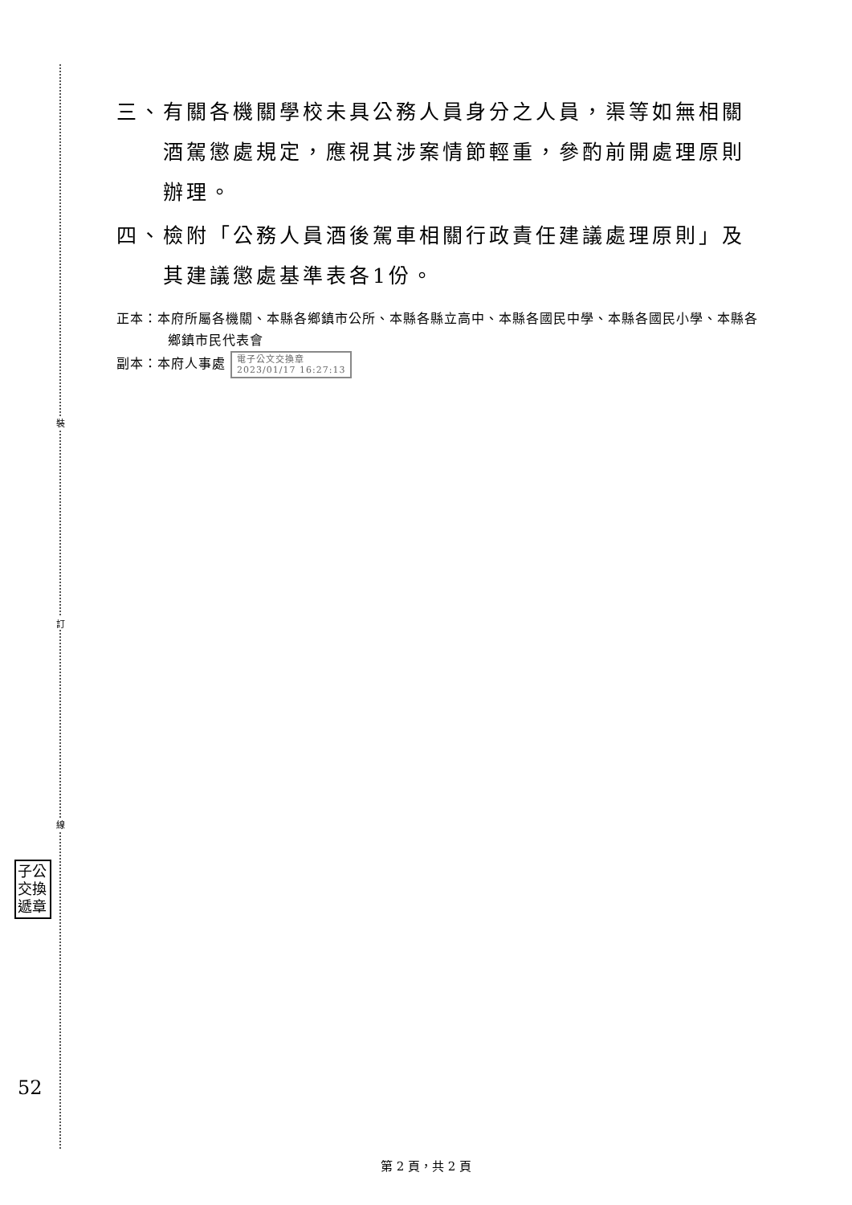裝
訂
線
子公 交換 遞章
52
三、有關各機關學校未具公務人員身分之人員，渠等如無相關酒駕懲處規定，應視其涉案情節輕重，參酌前開處理原則辦理。
四、檢附「公務人員酒後駕車相關行政責任建議處理原則」及其建議懲處基準表各1份。
正本：本府所屬各機關、本縣各鄉鎮市公所、本縣各縣立高中、本縣各國民中學、本縣各國民小學、本縣各鄉鎮市民代表會
副本：本府人事處 電子公文交換章
2023/01/17 16:27:13
第 2 頁，共 2 頁